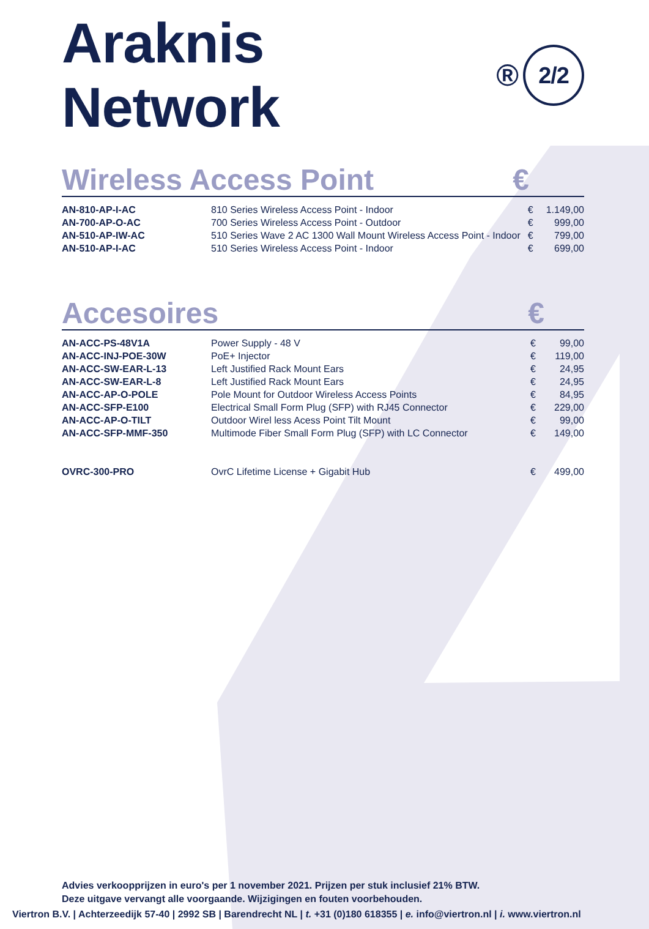Araknis Network<sup>®</sup> 2/2
Wireless Access Point €
| AN-810-AP-I-AC | 810 Series Wireless Access Point - Indoor | € | 1.149,00 |
| AN-700-AP-O-AC | 700 Series Wireless Access Point - Outdoor | € | 999,00 |
| AN-510-AP-IW-AC | 510 Series Wave 2 AC 1300 Wall Mount Wireless Access Point - Indoor | € | 799,00 |
| AN-510-AP-I-AC | 510 Series Wireless Access Point - Indoor | € | 699,00 |
Accesoires €
| AN-ACC-PS-48V1A | Power Supply - 48 V | € | 99,00 |
| AN-ACC-INJ-POE-30W | PoE+ Injector | € | 119,00 |
| AN-ACC-SW-EAR-L-13 | Left Justified Rack Mount Ears | € | 24,95 |
| AN-ACC-SW-EAR-L-8 | Left Justified Rack Mount Ears | € | 24,95 |
| AN-ACC-AP-O-POLE | Pole Mount for Outdoor Wireless Access Points | € | 84,95 |
| AN-ACC-SFP-E100 | Electrical Small Form Plug (SFP) with RJ45 Connector | € | 229,00 |
| AN-ACC-AP-O-TILT | Outdoor Wirel less Acess Point Tilt Mount | € | 99,00 |
| AN-ACC-SFP-MMF-350 | Multimode Fiber Small Form Plug (SFP) with LC Connector | € | 149,00 |
| OVRC-300-PRO | OvrC Lifetime License + Gigabit Hub | € | 499,00 |
Advies verkoopprijzen in euro's per 1 november 2021. Prijzen per stuk inclusief 21% BTW.
Deze uitgave vervangt alle voorgaande. Wijzigingen en fouten voorbehouden.
Viertron B.V. | Achterzeedijk 57-40 | 2992 SB | Barendrecht NL | t. +31 (0)180 618355 | e. info@viertron.nl | i. www.viertron.nl